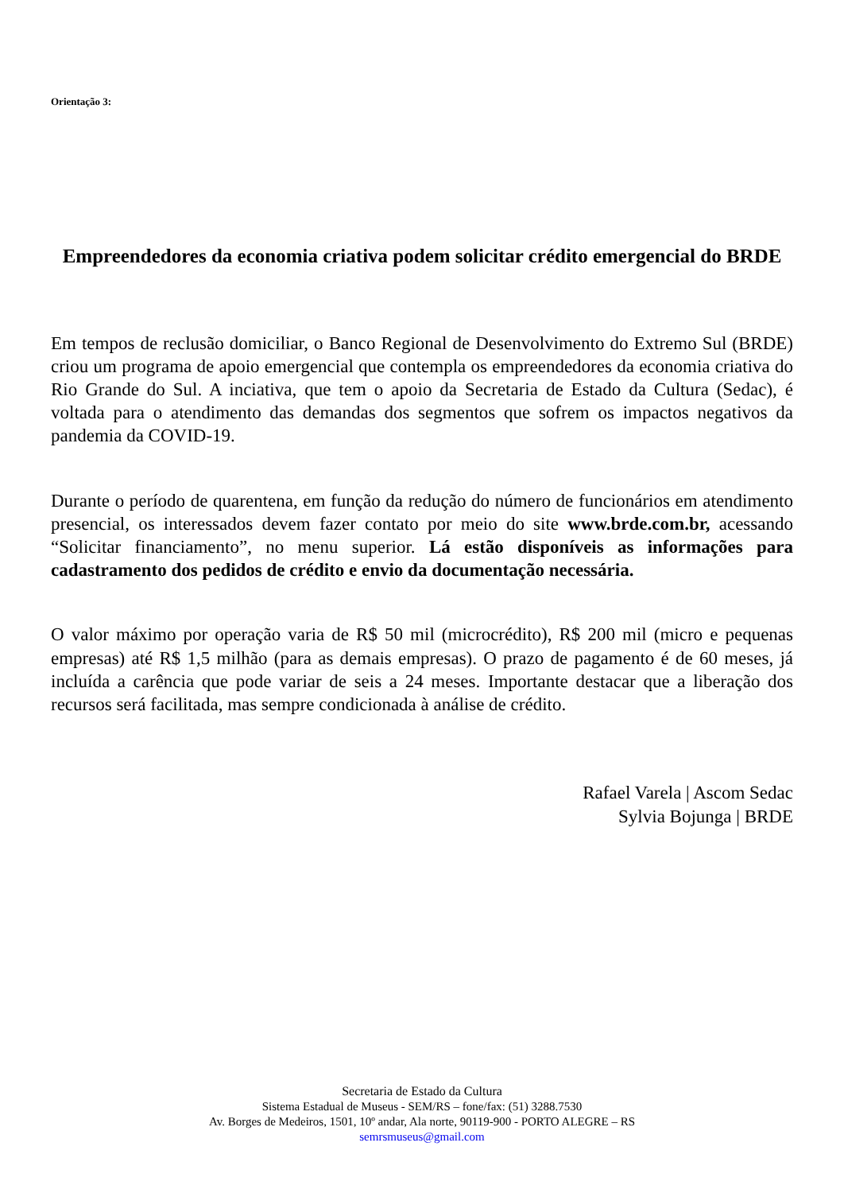Orientação 3:
Empreendedores da economia criativa podem solicitar crédito emergencial do BRDE
Em tempos de reclusão domiciliar, o Banco Regional de Desenvolvimento do Extremo Sul (BRDE) criou um programa de apoio emergencial que contempla os empreendedores da economia criativa do Rio Grande do Sul. A inciativa, que tem o apoio da Secretaria de Estado da Cultura (Sedac), é voltada para o atendimento das demandas dos segmentos que sofrem os impactos negativos da pandemia da COVID-19.
Durante o período de quarentena, em função da redução do número de funcionários em atendimento presencial, os interessados devem fazer contato por meio do site www.brde.com.br, acessando “Solicitar financiamento”, no menu superior. Lá estão disponíveis as informações para cadastramento dos pedidos de crédito e envio da documentação necessária.
O valor máximo por operação varia de R$ 50 mil (microcrédito), R$ 200 mil (micro e pequenas empresas) até R$ 1,5 milhão (para as demais empresas). O prazo de pagamento é de 60 meses, já incluída a carência que pode variar de seis a 24 meses. Importante destacar que a liberação dos recursos será facilitada, mas sempre condicionada à análise de crédito.
Rafael Varela | Ascom Sedac
Sylvia Bojunga | BRDE
Secretaria de Estado da Cultura
Sistema Estadual de Museus - SEM/RS – fone/fax: (51) 3288.7530
Av. Borges de Medeiros, 1501, 10º andar, Ala norte, 90119-900 - PORTO ALEGRE – RS
semrsmuseus@gmail.com